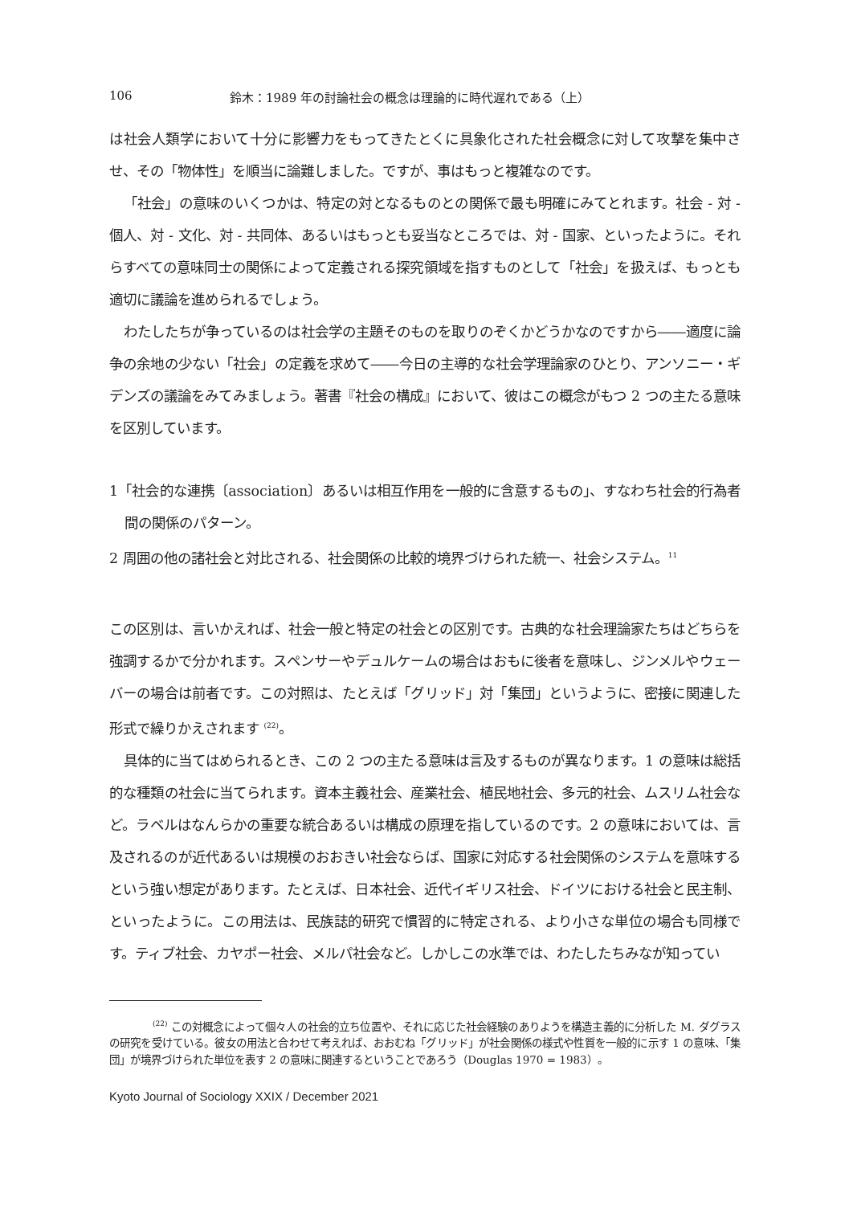106 鈴木：1989 年の討論社会の概念は理論的に時代遅れである（上）
は社会人類学において十分に影響力をもってきたとくに具象化された社会概念に対して攻撃を集中させ、その「物体性」を順当に論難しました。ですが、事はもっと複雑なのです。
「社会」の意味のいくつかは、特定の対となるものとの関係で最も明確にみてとれます。社会 - 対 - 個人、対 - 文化、対 - 共同体、あるいはもっとも妥当なところでは、対 - 国家、といったように。それらすべての意味同士の関係によって定義される探究領域を指すものとして「社会」を扱えば、もっとも適切に議論を進められるでしょう。
わたしたちが争っているのは社会学の主題そのものを取りのぞくかどうかなのですから――適度に論争の余地の少ない「社会」の定義を求めて――今日の主導的な社会学理論家のひとり、アンソニー・ギデンズの議論をみてみましょう。著書『社会の構成』において、彼はこの概念がもつ 2 つの主たる意味を区別しています。
1「社会的な連携〔association〕あるいは相互作用を一般的に含意するもの」、すなわち社会的行為者間の関係のパターン。
2 周囲の他の諸社会と対比される、社会関係の比較的境界づけられた統一、社会システム。<sup>11</sup>
この区別は、言いかえれば、社会一般と特定の社会との区別です。古典的な社会理論家たちはどちらを強調するかで分かれます。スペンサーやデュルケームの場合はおもに後者を意味し、ジンメルやウェーバーの場合は前者です。この対照は、たとえば「グリッド」対「集団」というように、密接に関連した形式で繰りかえされます <sup>(22)</sup>。
具体的に当てはめられるとき、この 2 つの主たる意味は言及するものが異なります。1 の意味は総括的な種類の社会に当てられます。資本主義社会、産業社会、植民地社会、多元的社会、ムスリム社会など。ラベルはなんらかの重要な統合あるいは構成の原理を指しているのです。2 の意味においては、言及されるのが近代あるいは規模のおおきい社会ならば、国家に対応する社会関係のシステムを意味するという強い想定があります。たとえば、日本社会、近代イギリス社会、ドイツにおける社会と民主制、といったように。この用法は、民族誌的研究で慣習的に特定される、より小さな単位の場合も同様です。ティブ社会、カヤポー社会、メルパ社会など。しかしこの水準では、わたしたちみなが知ってい
<sup>(22)</sup> この対概念によって個々人の社会的立ち位置や、それに応じた社会経験のありようを構造主義的に分析した M. ダグラスの研究を受けている。彼女の用法と合わせて考えれば、おおむね「グリッド」が社会関係の様式や性質を一般的に示す 1 の意味、「集団」が境界づけられた単位を表す 2 の意味に関連するということであろう（Douglas 1970 = 1983）。
Kyoto Journal of Sociology XXIX / December 2021